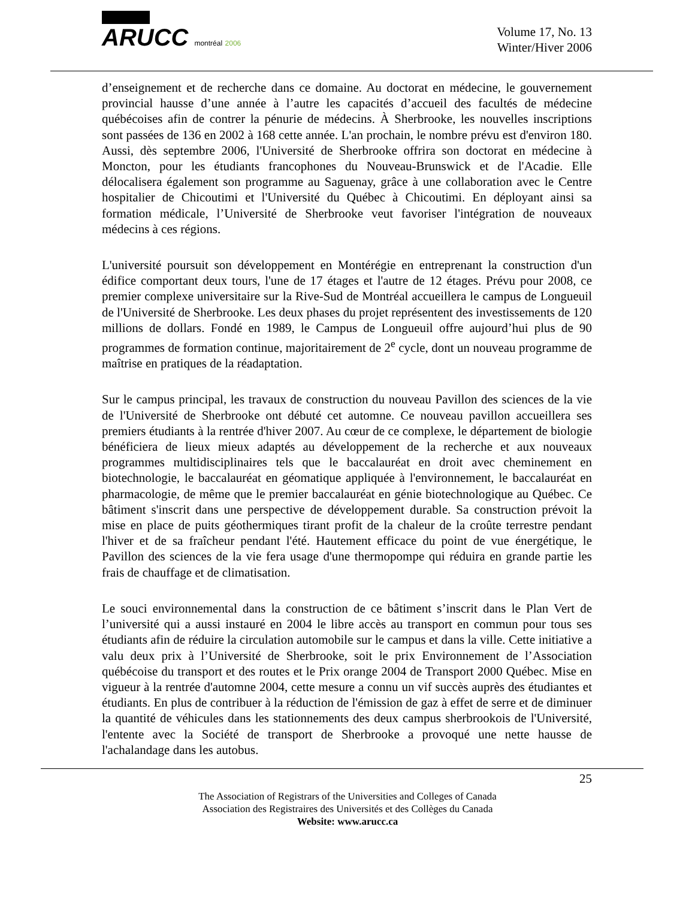ARUCC montréal 2006
Volume 17, No. 13
Winter/Hiver 2006
d’enseignement et de recherche dans ce domaine. Au doctorat en médecine, le gouvernement provincial hausse d’une année à l’autre les capacités d’accueil des facultés de médecine québécoises afin de contrer la pénurie de médecins. À Sherbrooke, les nouvelles inscriptions sont passées de 136 en 2002 à 168 cette année. L'an prochain, le nombre prévu est d'environ 180. Aussi, dès septembre 2006, l'Université de Sherbrooke offrira son doctorat en médecine à Moncton, pour les étudiants francophones du Nouveau-Brunswick et de l'Acadie. Elle délocalisera également son programme au Saguenay, grâce à une collaboration avec le Centre hospitalier de Chicoutimi et l'Université du Québec à Chicoutimi. En déployant ainsi sa formation médicale, l’Université de Sherbrooke veut favoriser l'intégration de nouveaux médecins à ces régions.
L'université poursuit son développement en Montérégie en entreprenant la construction d'un édifice comportant deux tours, l'une de 17 étages et l'autre de 12 étages. Prévu pour 2008, ce premier complexe universitaire sur la Rive-Sud de Montréal accueillera le campus de Longueuil de l'Université de Sherbrooke. Les deux phases du projet représentent des investissements de 120 millions de dollars. Fondé en 1989, le Campus de Longueuil offre aujourd’hui plus de 90 programmes de formation continue, majoritairement de 2<sup>e</sup> cycle, dont un nouveau programme de maîtrise en pratiques de la réadaptation.
Sur le campus principal, les travaux de construction du nouveau Pavillon des sciences de la vie de l'Université de Sherbrooke ont débuté cet automne. Ce nouveau pavillon accueillera ses premiers étudiants à la rentrée d'hiver 2007. Au cœur de ce complexe, le département de biologie bénéficiera de lieux mieux adaptés au développement de la recherche et aux nouveaux programmes multidisciplinaires tels que le baccalauréat en droit avec cheminement en biotechnologie, le baccalauréat en géomatique appliquée à l'environnement, le baccalauréat en pharmacologie, de même que le premier baccalauréat en génie biotechnologique au Québec. Ce bâtiment s'inscrit dans une perspective de développement durable. Sa construction prévoit la mise en place de puits géothermiques tirant profit de la chaleur de la croûte terrestre pendant l'hiver et de sa fraîcheur pendant l'été. Hautement efficace du point de vue énergétique, le Pavillon des sciences de la vie fera usage d'une thermopompe qui réduira en grande partie les frais de chauffage et de climatisation.
Le souci environnemental dans la construction de ce bâtiment s’inscrit dans le Plan Vert de l’université qui a aussi instauré en 2004 le libre accès au transport en commun pour tous ses étudiants afin de réduire la circulation automobile sur le campus et dans la ville. Cette initiative a valu deux prix à l’Université de Sherbrooke, soit le prix Environnement de l’Association québécoise du transport et des routes et le Prix orange 2004 de Transport 2000 Québec. Mise en vigueur à la rentrée d'automne 2004, cette mesure a connu un vif succès auprès des étudiantes et étudiants. En plus de contribuer à la réduction de l'émission de gaz à effet de serre et de diminuer la quantité de véhicules dans les stationnements des deux campus sherbrookois de l'Université, l'entente avec la Société de transport de Sherbrooke a provoqué une nette hausse de l'achalandage dans les autobus.
25
The Association of Registrars of the Universities and Colleges of Canada
Association des Registraires des Universités et des Collèges du Canada
Website: www.arucc.ca